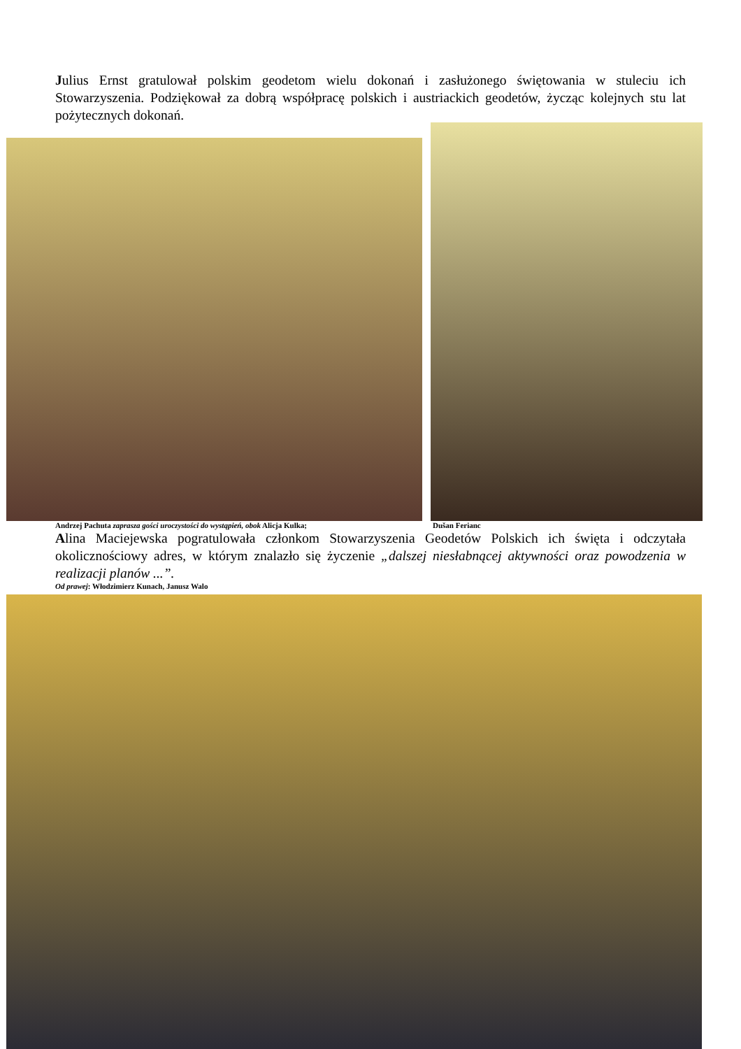Julius Ernst gratulował polskim geodetom wielu dokonań i zasłużonego świętowania w stuleciu ich Stowarzyszenia. Podziękował za dobrą współpracę polskich i austriackich geodetów, życząc kolejnych stu lat pożytecznych dokonań.
Andrzej Pachuta zaprasza gości uroczystości do wystąpień, obok Alicja Kulka; Dušan Ferianc
Alina Maciejewska pogratulowała członkom Stowarzyszenia Geodetów Polskich ich święta i odczytała okolicznościowy adres, w którym znalazło się życzenie „dalszej niesłabnącej aktywności oraz powodzenia w realizacji planów ...”.
Od prawej: Włodzimierz Kunach, Janusz Walo